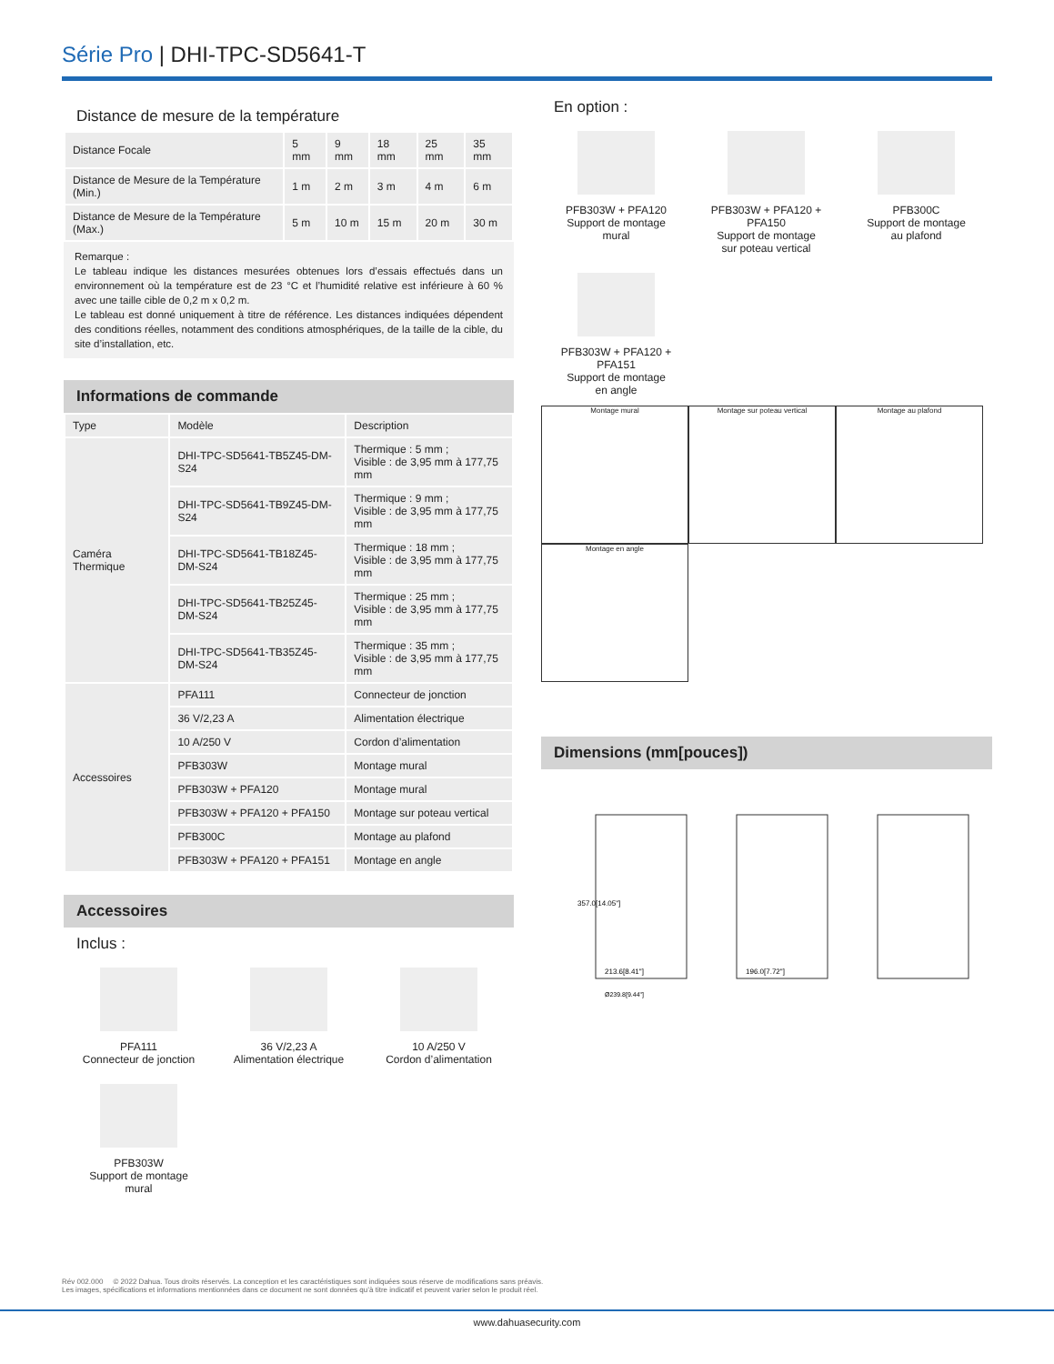Série Pro | DHI-TPC-SD5641-T
Distance de mesure de la température
| Distance Focale | 5 mm | 9 mm | 18 mm | 25 mm | 35 mm |
| Distance de Mesure de la Température (Min.) | 1 m | 2 m | 3 m | 4 m | 6 m |
| Distance de Mesure de la Température (Max.) | 5 m | 10 m | 15 m | 20 m | 30 m |
Remarque :
Le tableau indique les distances mesurées obtenues lors d’essais effectués dans un environnement où la température est de 23 °C et l’humidité relative est inférieure à 60 % avec une taille cible de 0,2 m x 0,2 m.
Le tableau est donné uniquement à titre de référence. Les distances indiquées dépendent des conditions réelles, notamment des conditions atmosphériques, de la taille de la cible, du site d’installation, etc.
Informations de commande
| Type | Modèle | Description |
| --- | --- | --- |
| Caméra Thermique | DHI-TPC-SD5641-TB5Z45-DM-S24 | Thermique : 5 mm ; Visible : de 3,95 mm à 177,75 mm |
| | DHI-TPC-SD5641-TB9Z45-DM-S24 | Thermique : 9 mm ; Visible : de 3,95 mm à 177,75 mm |
| | DHI-TPC-SD5641-TB18Z45-DM-S24 | Thermique : 18 mm ; Visible : de 3,95 mm à 177,75 mm |
| | DHI-TPC-SD5641-TB25Z45-DM-S24 | Thermique : 25 mm ; Visible : de 3,95 mm à 177,75 mm |
| | DHI-TPC-SD5641-TB35Z45-DM-S24 | Thermique : 35 mm ; Visible : de 3,95 mm à 177,75 mm |
| Accessoires | PFA111 | Connecteur de jonction |
| | 36 V/2,23 A | Alimentation électrique |
| | 10 A/250 V | Cordon d’alimentation |
| | PFB303W | Montage mural |
| | PFB303W + PFA120 | Montage mural |
| | PFB303W + PFA120 + PFA150 | Montage sur poteau vertical |
| | PFB300C | Montage au plafond |
| | PFB303W + PFA120 + PFA151 | Montage en angle |
Accessoires
Inclus :
PFA111
Connecteur de jonction
36 V/2,23 A
Alimentation électrique
10 A/250 V
Cordon d’alimentation
PFB303W
Support de montage
mural
En option :
PFB303W + PFA120
Support de montage
mural
PFB303W + PFA120 +
PFA150
Support de montage
sur poteau vertical
PFB300C
Support de montage
au plafond
PFB303W + PFA120 +
PFA151
Support de montage
en angle
Montage mural Montage sur poteau vertical Montage au plafond Montage en angle
Dimensions (mm[pouces])
213.6[8.41"]
196.0[7.72"]
Ø239.8[9.44"]
357.0[14.05"]
Rév 002.000 © 2022 Dahua. Tous droits réservés. La conception et les caractéristiques sont indiquées sous réserve de modifications sans préavis.
Les images, spécifications et informations mentionnées dans ce document ne sont données qu’à titre indicatif et peuvent varier selon le produit réel.
www.dahuasecurity.com